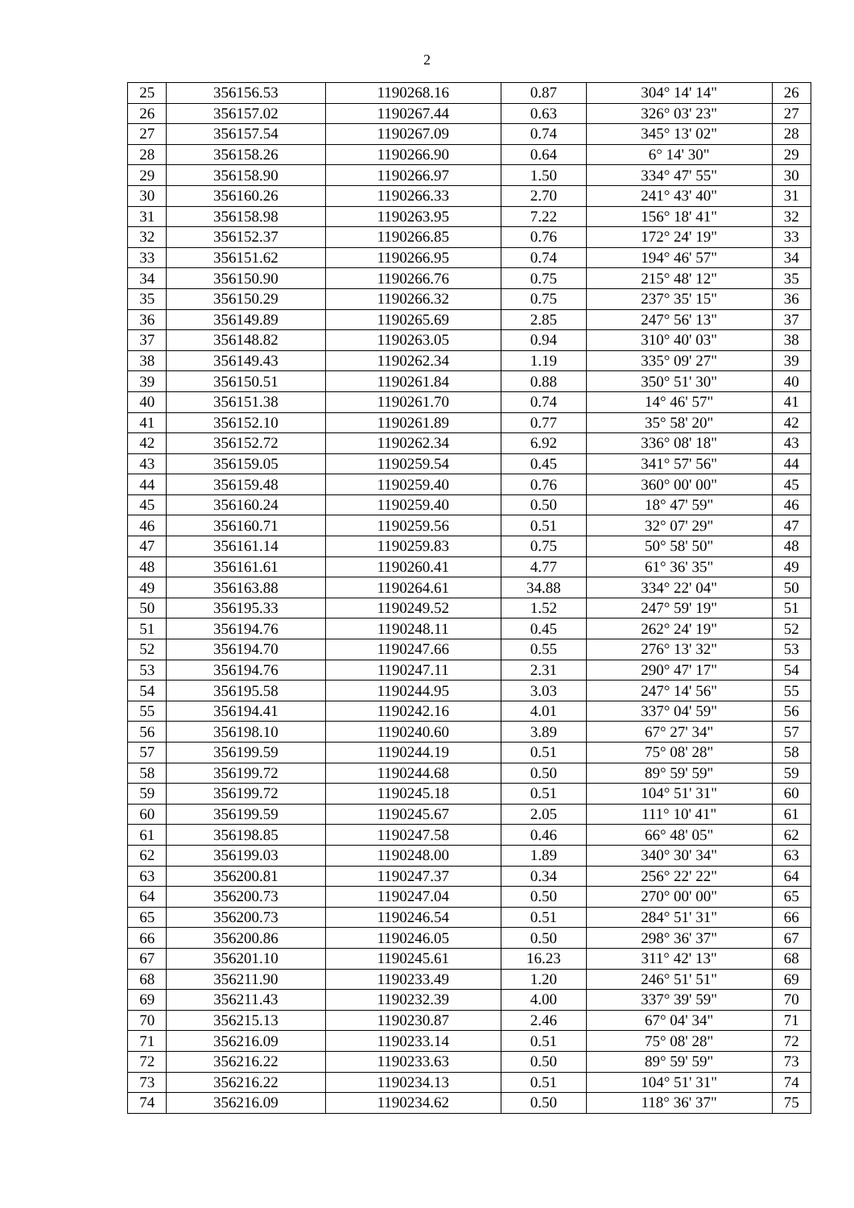2
| 25 | 356156.53 | 1190268.16 | 0.87 | 304° 14' 14" | 26 |
| 26 | 356157.02 | 1190267.44 | 0.63 | 326° 03' 23" | 27 |
| 27 | 356157.54 | 1190267.09 | 0.74 | 345° 13' 02" | 28 |
| 28 | 356158.26 | 1190266.90 | 0.64 | 6° 14' 30" | 29 |
| 29 | 356158.90 | 1190266.97 | 1.50 | 334° 47' 55" | 30 |
| 30 | 356160.26 | 1190266.33 | 2.70 | 241° 43' 40" | 31 |
| 31 | 356158.98 | 1190263.95 | 7.22 | 156° 18' 41" | 32 |
| 32 | 356152.37 | 1190266.85 | 0.76 | 172° 24' 19" | 33 |
| 33 | 356151.62 | 1190266.95 | 0.74 | 194° 46' 57" | 34 |
| 34 | 356150.90 | 1190266.76 | 0.75 | 215° 48' 12" | 35 |
| 35 | 356150.29 | 1190266.32 | 0.75 | 237° 35' 15" | 36 |
| 36 | 356149.89 | 1190265.69 | 2.85 | 247° 56' 13" | 37 |
| 37 | 356148.82 | 1190263.05 | 0.94 | 310° 40' 03" | 38 |
| 38 | 356149.43 | 1190262.34 | 1.19 | 335° 09' 27" | 39 |
| 39 | 356150.51 | 1190261.84 | 0.88 | 350° 51' 30" | 40 |
| 40 | 356151.38 | 1190261.70 | 0.74 | 14° 46' 57" | 41 |
| 41 | 356152.10 | 1190261.89 | 0.77 | 35° 58' 20" | 42 |
| 42 | 356152.72 | 1190262.34 | 6.92 | 336° 08' 18" | 43 |
| 43 | 356159.05 | 1190259.54 | 0.45 | 341° 57' 56" | 44 |
| 44 | 356159.48 | 1190259.40 | 0.76 | 360° 00' 00" | 45 |
| 45 | 356160.24 | 1190259.40 | 0.50 | 18° 47' 59" | 46 |
| 46 | 356160.71 | 1190259.56 | 0.51 | 32° 07' 29" | 47 |
| 47 | 356161.14 | 1190259.83 | 0.75 | 50° 58' 50" | 48 |
| 48 | 356161.61 | 1190260.41 | 4.77 | 61° 36' 35" | 49 |
| 49 | 356163.88 | 1190264.61 | 34.88 | 334° 22' 04" | 50 |
| 50 | 356195.33 | 1190249.52 | 1.52 | 247° 59' 19" | 51 |
| 51 | 356194.76 | 1190248.11 | 0.45 | 262° 24' 19" | 52 |
| 52 | 356194.70 | 1190247.66 | 0.55 | 276° 13' 32" | 53 |
| 53 | 356194.76 | 1190247.11 | 2.31 | 290° 47' 17" | 54 |
| 54 | 356195.58 | 1190244.95 | 3.03 | 247° 14' 56" | 55 |
| 55 | 356194.41 | 1190242.16 | 4.01 | 337° 04' 59" | 56 |
| 56 | 356198.10 | 1190240.60 | 3.89 | 67° 27' 34" | 57 |
| 57 | 356199.59 | 1190244.19 | 0.51 | 75° 08' 28" | 58 |
| 58 | 356199.72 | 1190244.68 | 0.50 | 89° 59' 59" | 59 |
| 59 | 356199.72 | 1190245.18 | 0.51 | 104° 51' 31" | 60 |
| 60 | 356199.59 | 1190245.67 | 2.05 | 111° 10' 41" | 61 |
| 61 | 356198.85 | 1190247.58 | 0.46 | 66° 48' 05" | 62 |
| 62 | 356199.03 | 1190248.00 | 1.89 | 340° 30' 34" | 63 |
| 63 | 356200.81 | 1190247.37 | 0.34 | 256° 22' 22" | 64 |
| 64 | 356200.73 | 1190247.04 | 0.50 | 270° 00' 00" | 65 |
| 65 | 356200.73 | 1190246.54 | 0.51 | 284° 51' 31" | 66 |
| 66 | 356200.86 | 1190246.05 | 0.50 | 298° 36' 37" | 67 |
| 67 | 356201.10 | 1190245.61 | 16.23 | 311° 42' 13" | 68 |
| 68 | 356211.90 | 1190233.49 | 1.20 | 246° 51' 51" | 69 |
| 69 | 356211.43 | 1190232.39 | 4.00 | 337° 39' 59" | 70 |
| 70 | 356215.13 | 1190230.87 | 2.46 | 67° 04' 34" | 71 |
| 71 | 356216.09 | 1190233.14 | 0.51 | 75° 08' 28" | 72 |
| 72 | 356216.22 | 1190233.63 | 0.50 | 89° 59' 59" | 73 |
| 73 | 356216.22 | 1190234.13 | 0.51 | 104° 51' 31" | 74 |
| 74 | 356216.09 | 1190234.62 | 0.50 | 118° 36' 37" | 75 |